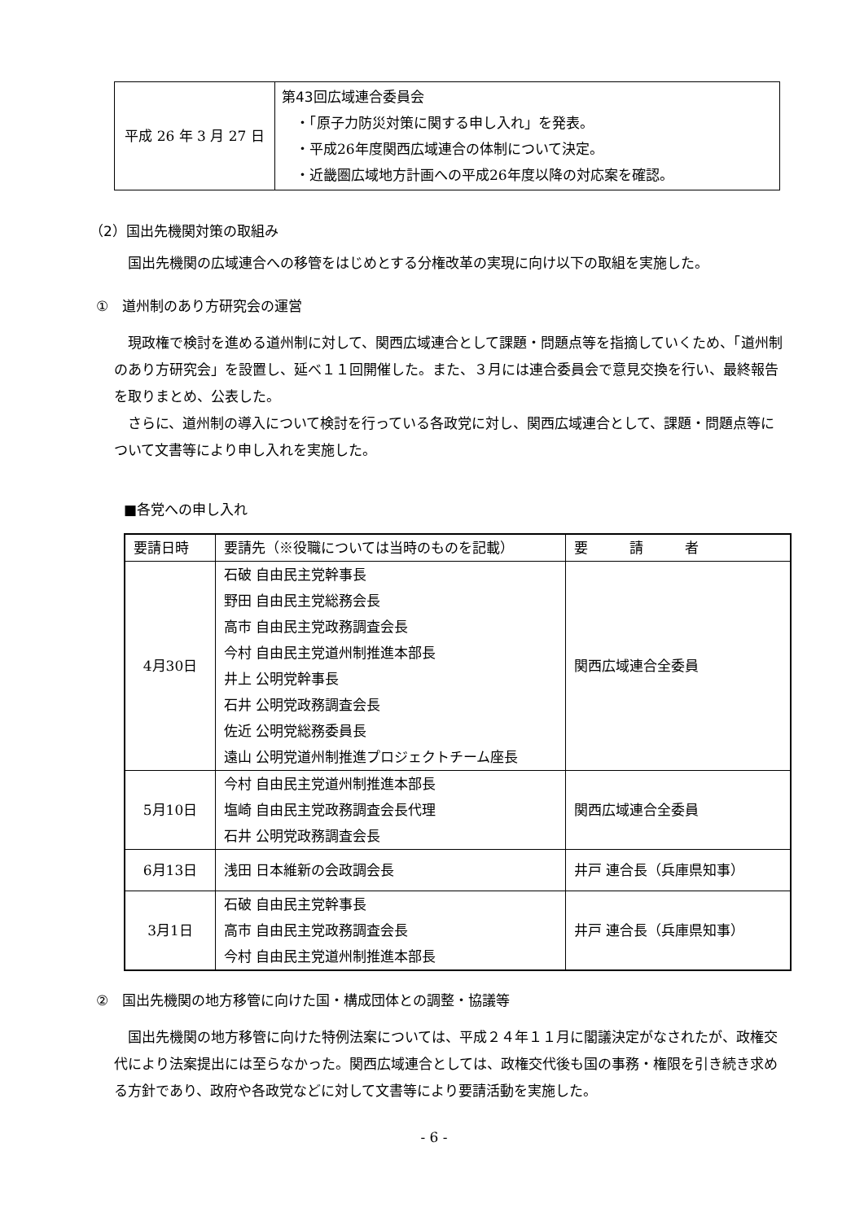| 平成 26 年 3 月 27 日 | 第43回広域連合委員会 ・「原子力防災対策に関する申し入れ」を発表。 ・平成26年度関西広域連合の体制について決定。 ・近畿圏広域地方計画への平成26年度以降の対応案を確認。 |
（2）国出先機関対策の取組み
国出先機関の広域連合への移管をはじめとする分権改革の実現に向け以下の取組を実施した。
①　道州制のあり方研究会の運営
現政権で検討を進める道州制に対して、関西広域連合として課題・問題点等を指摘していくため、「道州制のあり方研究会」を設置し、延べ１１回開催した。また、３月には連合委員会で意見交換を行い、最終報告を取りまとめ、公表した。
さらに、道州制の導入について検討を行っている各政党に対し、関西広域連合として、課題・問題点等について文書等により申し入れを実施した。
■各党への申し入れ
| 要請日時 | 要請先（※役職については当時のものを記載） | 要 請 者 |
| --- | --- | --- |
| 4月30日 | 石破 自由民主党幹事長 野田 自由民主党総務会長 高市 自由民主党政務調査会長 今村 自由民主党道州制推進本部長 井上 公明党幹事長 石井 公明党政務調査会長 佐近 公明党総務委員長 遠山 公明党道州制推進プロジェクトチーム座長 | 関西広域連合全委員 |
| 5月10日 | 今村 自由民主党道州制推進本部長 塩崎 自由民主党政務調査会長代理 石井 公明党政務調査会長 | 関西広域連合全委員 |
| 6月13日 | 浅田 日本維新の会政調会長 | 井戸 連合長（兵庫県知事） |
| 3月1日 | 石破 自由民主党幹事長 高市 自由民主党政務調査会長 今村 自由民主党道州制推進本部長 | 井戸 連合長（兵庫県知事） |
②　国出先機関の地方移管に向けた国・構成団体との調整・協議等
国出先機関の地方移管に向けた特例法案については、平成２４年１１月に閣議決定がなされたが、政権交代により法案提出には至らなかった。関西広域連合としては、政権交代後も国の事務・権限を引き続き求める方針であり、政府や各政党などに対して文書等により要請活動を実施した。
- 6 -